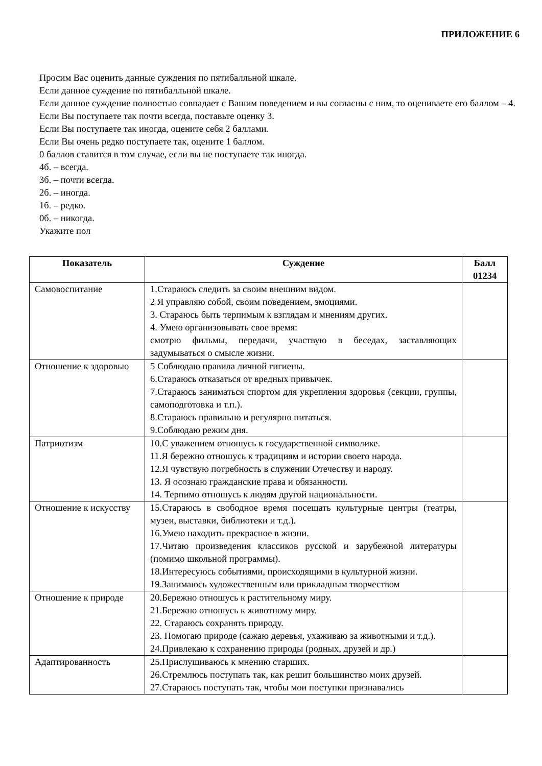ПРИЛОЖЕНИЕ 6
Просим Вас оценить данные суждения по пятибалльной шкале.
Если данное суждение по пятибалльной шкале.
Если данное суждение полностью совпадает с Вашим поведением и вы согласны с ним, то оцениваете его баллом – 4.
Если Вы поступаете так почти всегда, поставьте оценку 3.
Если Вы поступаете так иногда, оцените себя 2 баллами.
Если Вы очень редко поступаете так, оцените 1 баллом.
0 баллов ставится в том случае, если вы не поступаете так иногда.
4б. – всегда.
3б. – почти всегда.
2б. – иногда.
1б. – редко.
0б. – никогда.
Укажите пол
| Показатель | Суждение | Балл 01234 |
| --- | --- | --- |
| Самовоспитание | 1.Стараюсь следить за своим внешним видом. 2 Я управляю собой, своим поведением, эмоциями. 3. Стараюсь быть терпимым к взглядам и мнениям других. 4. Умею организовывать свое время: смотрю фильмы, передачи, участвую в беседах, заставляющих задумываться о смысле жизни. | |
| Отношение к здоровью | 5 Соблюдаю правила личной гигиены. 6.Стараюсь отказаться от вредных привычек. 7.Стараюсь заниматься спортом для укрепления здоровья (секции, группы, самоподготовка и т.п.). 8.Стараюсь правильно и регулярно питаться. 9.Соблюдаю режим дня. | |
| Патриотизм | 10.С уважением отношусь к государственной символике. 11.Я бережно отношусь к традициям и истории своего народа. 12.Я чувствую потребность в служении Отечеству и народу. 13. Я осознаю гражданские права и обязанности. 14. Терпимо отношусь к людям другой национальности. | |
| Отношение к искусству | 15.Стараюсь в свободное время посещать культурные центры (театры, музеи, выставки, библиотеки и т.д.). 16.Умею находить прекрасное в жизни. 17.Читаю произведения классиков русской и зарубежной литературы (помимо школьной программы). 18.Интересуюсь событиями, происходящими в культурной жизни. 19.Занимаюсь художественным или прикладным творчеством | |
| Отношение к природе | 20.Бережно отношусь к растительному миру. 21.Бережно отношусь к животному миру. 22. Стараюсь сохранять природу. 23. Помогаю природе (сажаю деревья, ухаживаю за животными и т.д.). 24.Привлекаю к сохранению природы (родных, друзей и др.) | |
| Адаптированность | 25.Прислушиваюсь к мнению старших. 26.Стремлюсь поступать так, как решит большинство моих друзей. 27.Стараюсь поступать так, чтобы мои поступки признавались | |